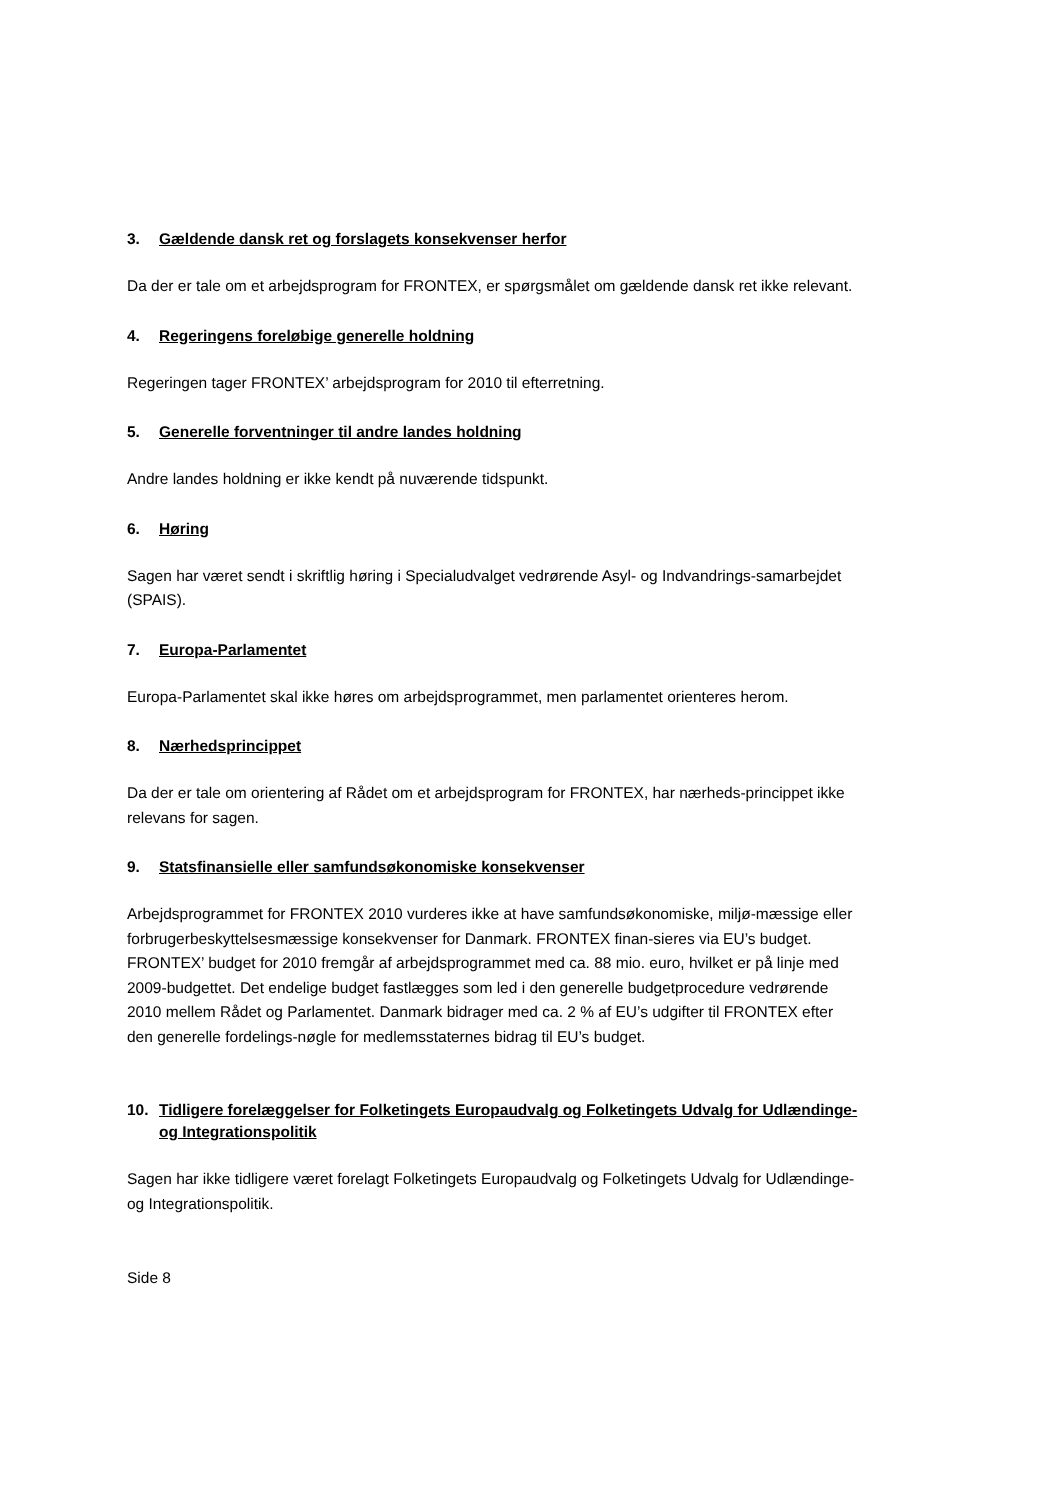3. Gældende dansk ret og forslagets konsekvenser herfor
Da der er tale om et arbejdsprogram for FRONTEX, er spørgsmålet om gældende dansk ret ikke relevant.
4. Regeringens foreløbige generelle holdning
Regeringen tager FRONTEX’ arbejdsprogram for 2010 til efterretning.
5. Generelle forventninger til andre landes holdning
Andre landes holdning er ikke kendt på nuværende tidspunkt.
6. Høring
Sagen har været sendt i skriftlig høring i Specialudvalget vedrørende Asyl- og Indvandrings-samarbejdet (SPAIS).
7. Europa-Parlamentet
Europa-Parlamentet skal ikke høres om arbejdsprogrammet, men parlamentet orienteres herom.
8. Nærhedsprincippet
Da der er tale om orientering af Rådet om et arbejdsprogram for FRONTEX, har nærheds-princippet ikke relevans for sagen.
9. Statsfinansielle eller samfundsøkonomiske konsekvenser
Arbejdsprogrammet for FRONTEX 2010 vurderes ikke at have samfundsøkonomiske, miljø-mæssige eller forbrugerbeskyttelsesmæssige konsekvenser for Danmark. FRONTEX finan-sieres via EU’s budget. FRONTEX’ budget for 2010 fremgår af arbejdsprogrammet med ca. 88 mio. euro, hvilket er på linje med 2009-budgettet. Det endelige budget fastlægges som led i den generelle budgetprocedure vedrørende 2010 mellem Rådet og Parlamentet. Danmark bidrager med ca. 2 % af EU’s udgifter til FRONTEX efter den generelle fordelings-nøgle for medlemsstaternes bidrag til EU’s budget.
10. Tidligere forelæggelser for Folketingets Europaudvalg og Folketingets Udvalg for Udlændinge- og Integrationspolitik
Sagen har ikke tidligere været forelagt Folketingets Europaudvalg og Folketingets Udvalg for Udlændinge- og Integrationspolitik.
Side 8